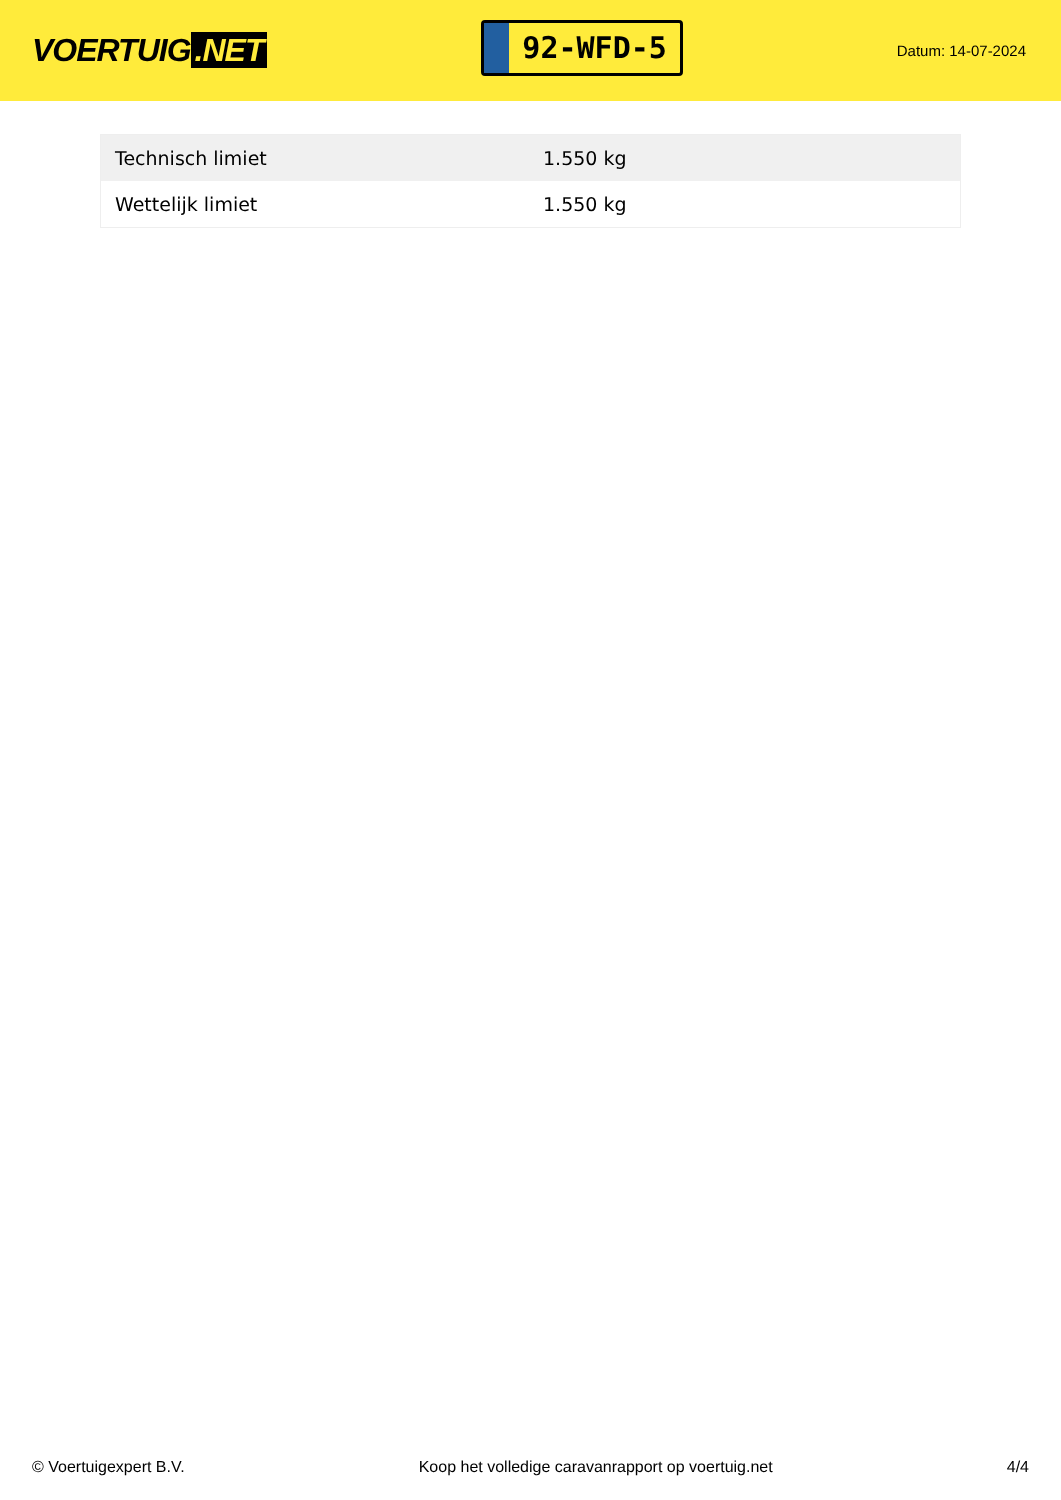VOERTUIG.NET
92-WFD-5
Datum: 14-07-2024
| Technisch limiet | 1.550 kg |
| Wettelijk limiet | 1.550 kg |
© Voertuigexpert B.V. Koop het volledige caravanrapport op voertuig.net 4/4